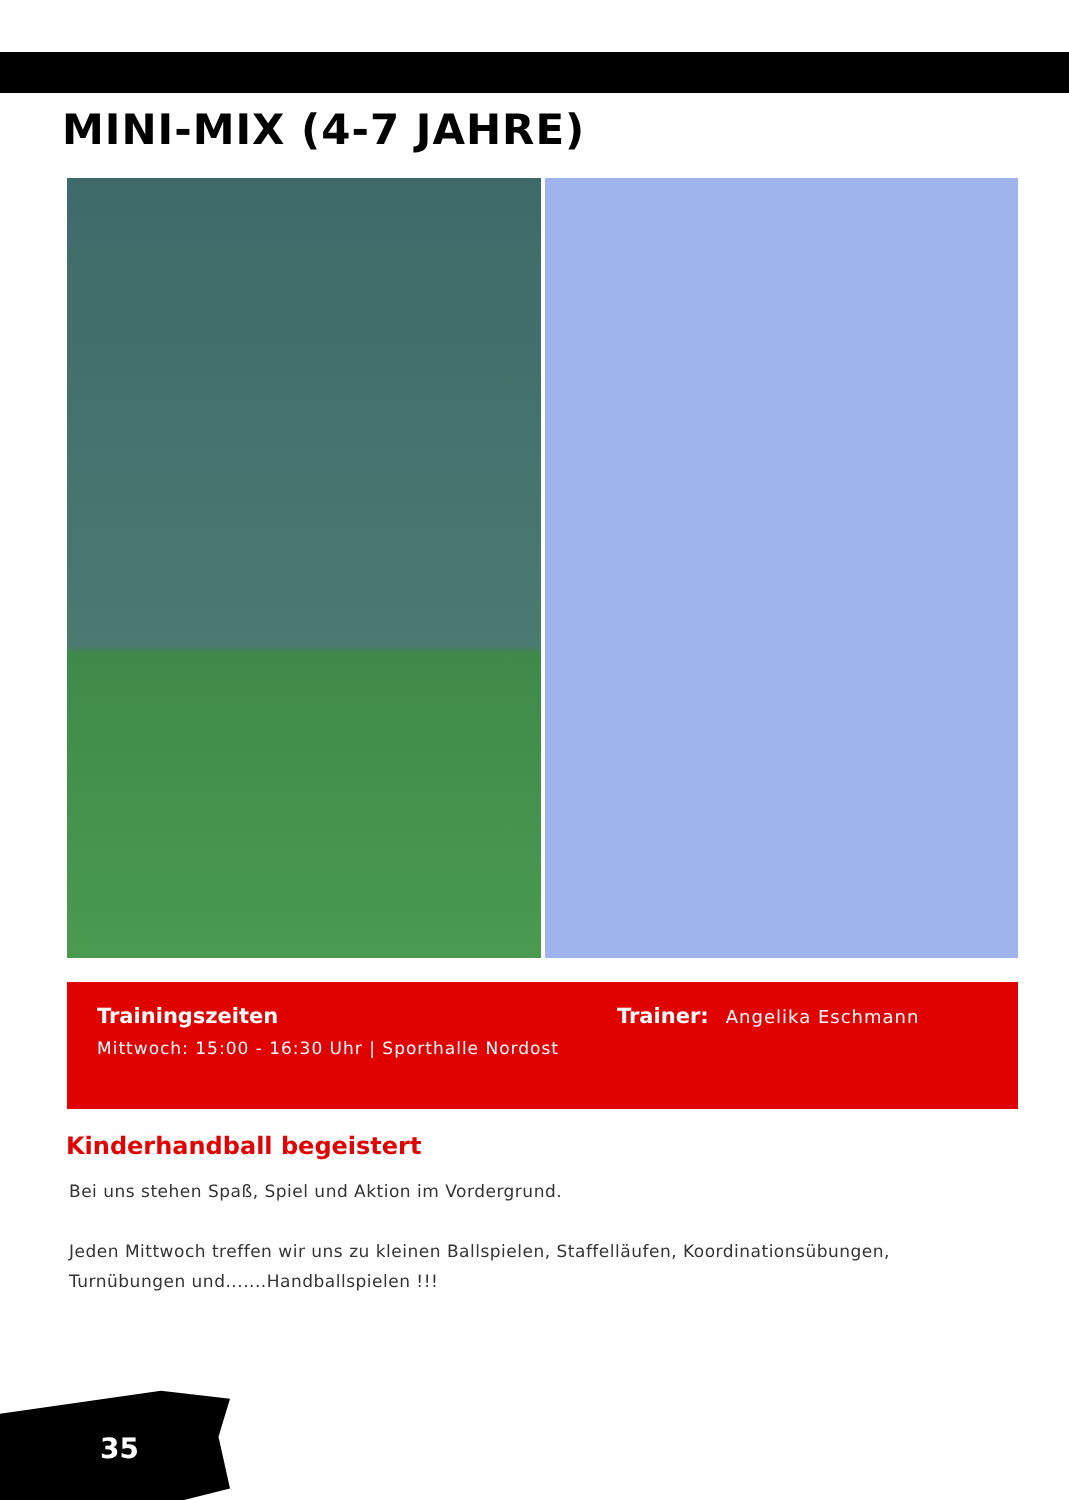MINI-MIX (4-7 JAHRE)
Trainingszeiten
Mittwoch: 15:00 - 16:30 Uhr | Sporthalle Nordost
Trainer: Angelika Eschmann
Kinderhandball begeistert
Bei uns stehen Spaß, Spiel und Aktion im Vordergrund.
Jeden Mittwoch treffen wir uns zu kleinen Ballspielen, Staffelläufen, Koordinationsübungen, Turnübungen und.......Handballspielen !!!
35